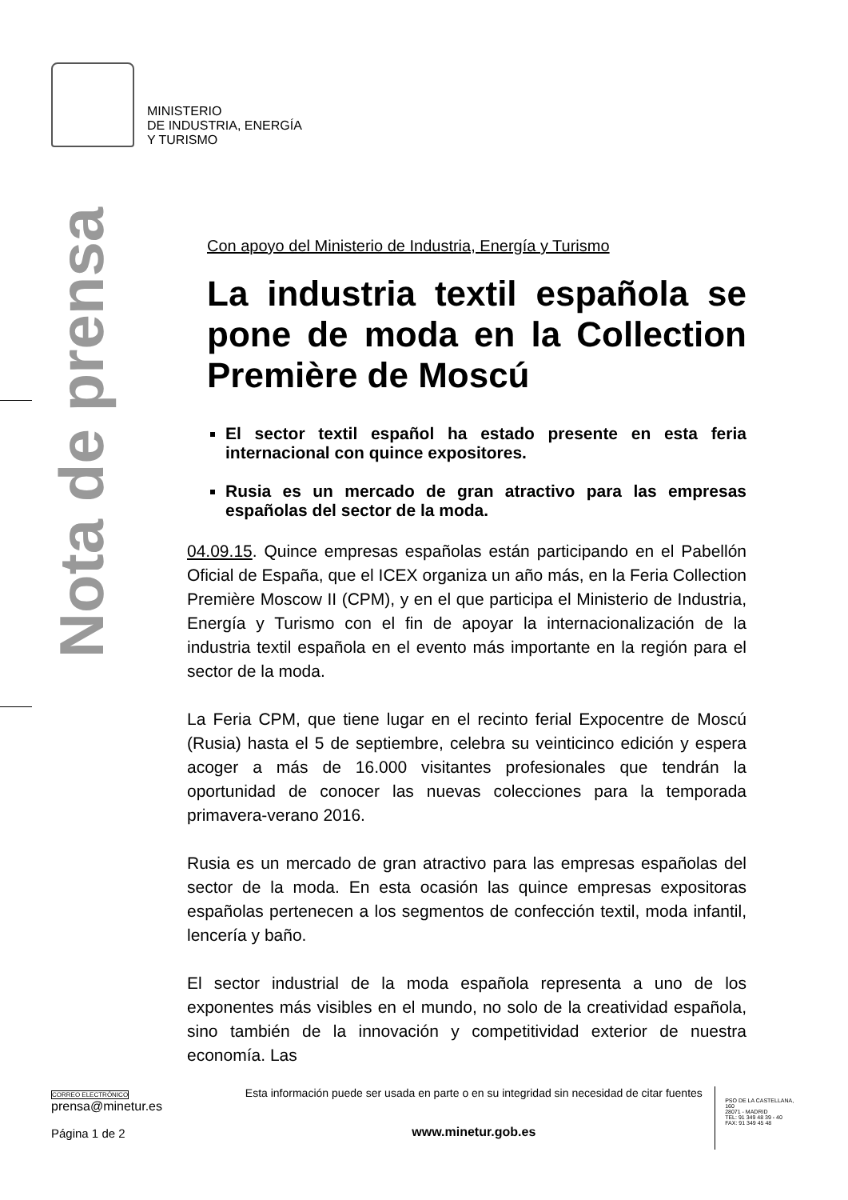MINISTERIO
DE INDUSTRIA, ENERGÍA
Y TURISMO
Nota de prensa
Con apoyo del Ministerio de Industria, Energía y Turismo
La industria textil española se pone de moda en la Collection Première de Moscú
El sector textil español ha estado presente en esta feria internacional con quince expositores.
Rusia es un mercado de gran atractivo para las empresas españolas del sector de la moda.
04.09.15. Quince empresas españolas están participando en el Pabellón Oficial de España, que el ICEX organiza un año más, en la Feria Collection Première Moscow II (CPM), y en el que participa el Ministerio de Industria, Energía y Turismo con el fin de apoyar la internacionalización de la industria textil española en el evento más importante en la región para el sector de la moda.
La Feria CPM, que tiene lugar en el recinto ferial Expocentre de Moscú (Rusia) hasta el 5 de septiembre, celebra su veinticinco edición y espera acoger a más de 16.000 visitantes profesionales que tendrán la oportunidad de conocer las nuevas colecciones para la temporada primavera-verano 2016.
Rusia es un mercado de gran atractivo para las empresas españolas del sector de la moda. En esta ocasión las quince empresas expositoras españolas pertenecen a los segmentos de confección textil, moda infantil, lencería y baño.
El sector industrial de la moda española representa a uno de los exponentes más visibles en el mundo, no solo de la creatividad española, sino también de la innovación y competitividad exterior de nuestra economía. Las
CORREO ELECTRÓNICO
prensa@minetur.es
Página 1 de 2
Esta información puede ser usada en parte o en su integridad sin necesidad de citar fuentes
www.minetur.gob.es
PSO DE LA CASTELLANA, 160
28071 - MADRID
TEL: 91 349 48 39 - 40
FAX: 91 349 45 48